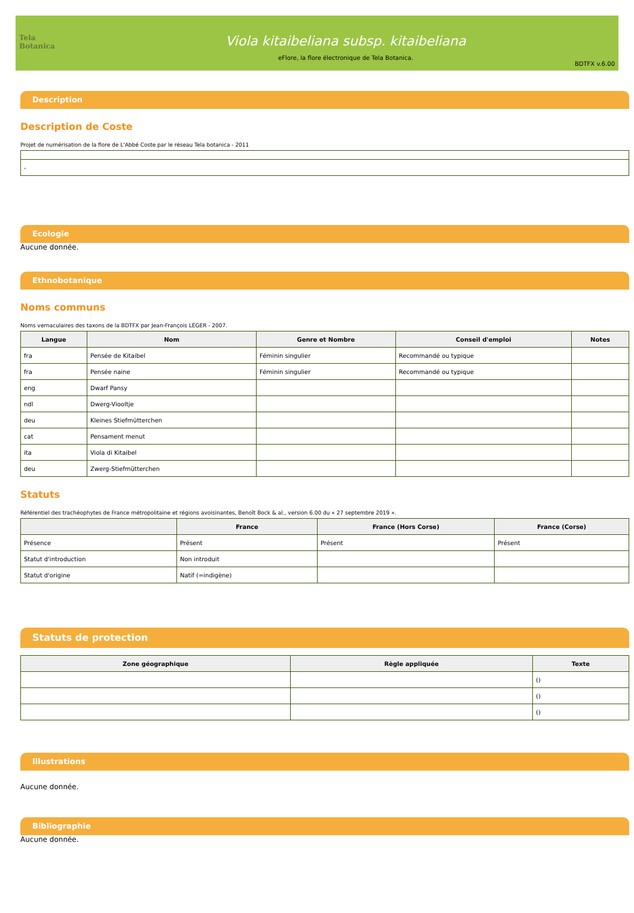Tela Botanica
Viola kitaibeliana subsp. kitaibeliana
eFlore, la flore électronique de Tela Botanica.
BDTFX v.6.00
Description
Description de Coste
Projet de numérisation de la flore de L'Abbé Coste par le réseau Tela botanica - 2011
| - |
Ecologie
Aucune donnée.
Ethnobotanique
Noms communs
Noms vernaculaires des taxons de la BDTFX par Jean-François LÉGER - 2007.
| Langue | Nom | Genre et Nombre | Conseil d'emploi | Notes |
| --- | --- | --- | --- | --- |
| fra | Pensée de Kitaibel | Féminin singulier | Recommandé ou typique | |
| fra | Pensée naine | Féminin singulier | Recommandé ou typique | |
| eng | Dwarf Pansy | | | |
| ndl | Dwerg-Viooltje | | | |
| deu | Kleines Stiefmütterchen | | | |
| cat | Pensament menut | | | |
| ita | Viola di Kitaibel | | | |
| deu | Zwerg-Stiefmütterchen | | | |
Statuts
Référentiel des trachéophytes de France métropolitaine et régions avoisinantes, Benoît Bock & al., version 6.00 du « 27 septembre 2019 ».
| | France | France (Hors Corse) | France (Corse) |
| --- | --- | --- | --- |
| Présence | Présent | Présent | Présent |
| Statut d'introduction | Non introduit | | |
| Statut d'origine | Natif (=indigène) | | |
Statuts de protection
| Zone géographique | Règle appliquée | Texte |
| --- | --- | --- |
| | | () |
| | | () |
| | | () |
Illustrations
Aucune donnée.
Bibliographie
Aucune donnée.